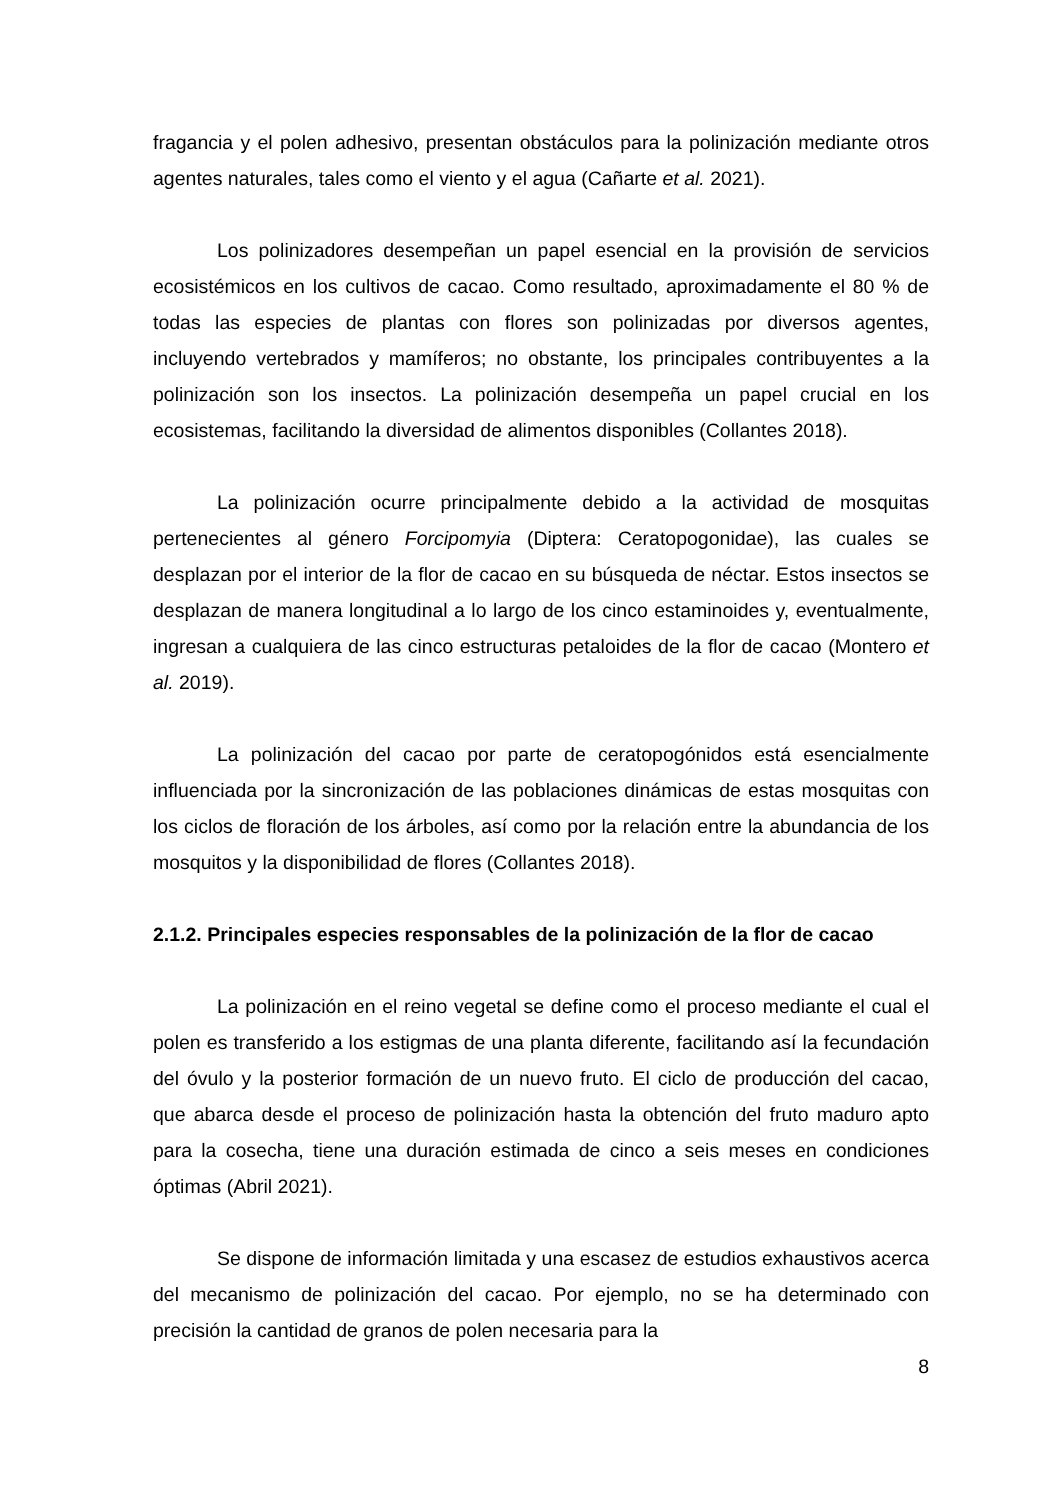fragancia y el polen adhesivo, presentan obstáculos para la polinización mediante otros agentes naturales, tales como el viento y el agua (Cañarte et al. 2021).
Los polinizadores desempeñan un papel esencial en la provisión de servicios ecosistémicos en los cultivos de cacao. Como resultado, aproximadamente el 80 % de todas las especies de plantas con flores son polinizadas por diversos agentes, incluyendo vertebrados y mamíferos; no obstante, los principales contribuyentes a la polinización son los insectos. La polinización desempeña un papel crucial en los ecosistemas, facilitando la diversidad de alimentos disponibles (Collantes 2018).
La polinización ocurre principalmente debido a la actividad de mosquitas pertenecientes al género Forcipomyia (Diptera: Ceratopogonidae), las cuales se desplazan por el interior de la flor de cacao en su búsqueda de néctar. Estos insectos se desplazan de manera longitudinal a lo largo de los cinco estaminoides y, eventualmente, ingresan a cualquiera de las cinco estructuras petaloides de la flor de cacao (Montero et al. 2019).
La polinización del cacao por parte de ceratopogónidos está esencialmente influenciada por la sincronización de las poblaciones dinámicas de estas mosquitas con los ciclos de floración de los árboles, así como por la relación entre la abundancia de los mosquitos y la disponibilidad de flores (Collantes 2018).
2.1.2. Principales especies responsables de la polinización de la flor de cacao
La polinización en el reino vegetal se define como el proceso mediante el cual el polen es transferido a los estigmas de una planta diferente, facilitando así la fecundación del óvulo y la posterior formación de un nuevo fruto. El ciclo de producción del cacao, que abarca desde el proceso de polinización hasta la obtención del fruto maduro apto para la cosecha, tiene una duración estimada de cinco a seis meses en condiciones óptimas (Abril 2021).
Se dispone de información limitada y una escasez de estudios exhaustivos acerca del mecanismo de polinización del cacao. Por ejemplo, no se ha determinado con precisión la cantidad de granos de polen necesaria para la
8